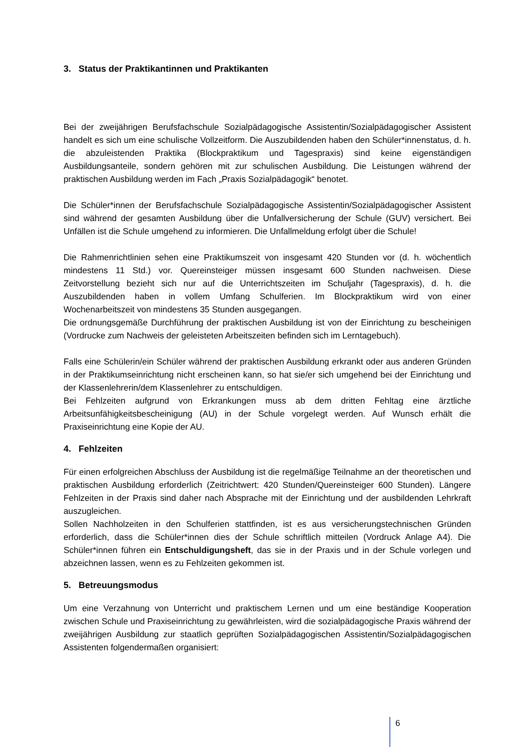3. Status der Praktikantinnen und Praktikanten
Bei der zweijährigen Berufsfachschule Sozialpädagogische Assistentin/Sozialpädagogischer Assistent handelt es sich um eine schulische Vollzeitform. Die Auszubildenden haben den Schüler*innenstatus, d. h. die abzuleistenden Praktika (Blockpraktikum und Tagespraxis) sind keine eigenständigen Ausbildungsanteile, sondern gehören mit zur schulischen Ausbildung. Die Leistungen während der praktischen Ausbildung werden im Fach „Praxis Sozialpädagogik“ benotet.
Die Schüler*innen der Berufsfachschule Sozialpädagogische Assistentin/Sozialpädagogischer Assistent sind während der gesamten Ausbildung über die Unfallversicherung der Schule (GUV) versichert. Bei Unfällen ist die Schule umgehend zu informieren. Die Unfallmeldung erfolgt über die Schule!
Die Rahmenrichtlinien sehen eine Praktikumszeit von insgesamt 420 Stunden vor (d. h. wöchentlich mindestens 11 Std.) vor. Quereinsteiger müssen insgesamt 600 Stunden nachweisen. Diese Zeitvorstellung bezieht sich nur auf die Unterrichtszeiten im Schuljahr (Tagespraxis), d. h. die Auszubildenden haben in vollem Umfang Schulferien. Im Blockpraktikum wird von einer Wochenarbeitszeit von mindestens 35 Stunden ausgegangen.
Die ordnungsgemäße Durchführung der praktischen Ausbildung ist von der Einrichtung zu bescheinigen (Vordrucke zum Nachweis der geleisteten Arbeitszeiten befinden sich im Lerntagebuch).
Falls eine Schülerin/ein Schüler während der praktischen Ausbildung erkrankt oder aus anderen Gründen in der Praktikumseinrichtung nicht erscheinen kann, so hat sie/er sich umgehend bei der Einrichtung und der Klassenlehrerin/dem Klassenlehrer zu entschuldigen.
Bei Fehlzeiten aufgrund von Erkrankungen muss ab dem dritten Fehltag eine ärztliche Arbeitsunfähigkeitsbescheinigung (AU) in der Schule vorgelegt werden. Auf Wunsch erhält die Praxiseinrichtung eine Kopie der AU.
4. Fehlzeiten
Für einen erfolgreichen Abschluss der Ausbildung ist die regelmäßige Teilnahme an der theoretischen und praktischen Ausbildung erforderlich (Zeitrichtwert: 420 Stunden/Quereinsteiger 600 Stunden). Längere Fehlzeiten in der Praxis sind daher nach Absprache mit der Einrichtung und der ausbildenden Lehrkraft auszugleichen.
Sollen Nachholzeiten in den Schulferien stattfinden, ist es aus versicherungstechnischen Gründen erforderlich, dass die Schüler*innen dies der Schule schriftlich mitteilen (Vordruck Anlage A4). Die Schüler*innen führen ein Entschuldigungsheft, das sie in der Praxis und in der Schule vorlegen und abzeichnen lassen, wenn es zu Fehlzeiten gekommen ist.
5. Betreuungsmodus
Um eine Verzahnung von Unterricht und praktischem Lernen und um eine beständige Kooperation zwischen Schule und Praxiseinrichtung zu gewährleisten, wird die sozialpädagogische Praxis während der zweijährigen Ausbildung zur staatlich geprüften Sozialpädagogischen Assistentin/Sozialpädagogischen Assistenten folgendermaßen organisiert:
6